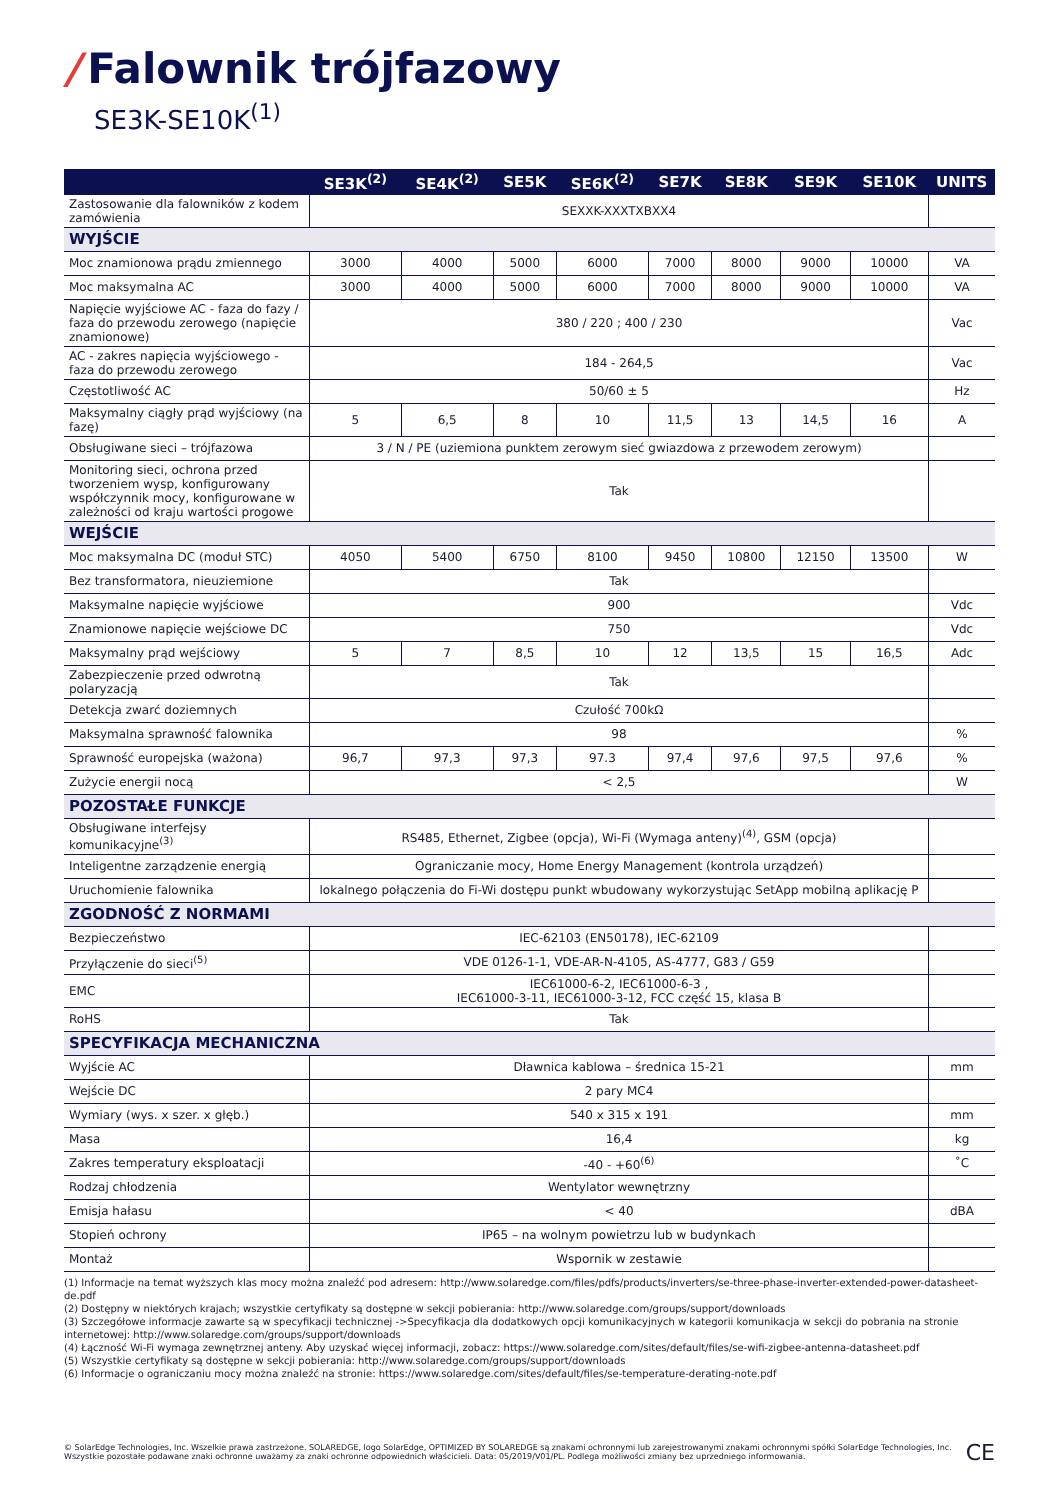/ Falownik trójfazowy
SE3K-SE10K<sup>(1)</sup>
| | SE3K<sup>(2)</sup> | SE4K<sup>(2)</sup> | SE5K | SE6K<sup>(2)</sup> | SE7K | SE8K | SE9K | SE10K | UNITS |
| --- | --- | --- | --- | --- | --- | --- | --- | --- | --- |
| Zastosowanie dla falowników z kodem zamówienia | SEXXK-XXXTXBXX4 | | | | | | | | |
| WYJŚCIE | | | | | | | | | |
| Moc znamionowa prądu zmiennego | 3000 | 4000 | 5000 | 6000 | 7000 | 8000 | 9000 | 10000 | VA |
| Moc maksymalna AC | 3000 | 4000 | 5000 | 6000 | 7000 | 8000 | 9000 | 10000 | VA |
| Napięcie wyjściowe AC - faza do fazy / faza do przewodu zerowego (napięcie znamionowe) | 380 / 220 ; 400 / 230 | | | | | | | | Vac |
| AC - zakres napięcia wyjściowego - faza do przewodu zerowego | 184 - 264,5 | | | | | | | | Vac |
| Częstotliwość AC | 50/60 ± 5 | | | | | | | | Hz |
| Maksymalny ciągły prąd wyjściowy (na fazę) | 5 | 6,5 | 8 | 10 | 11,5 | 13 | 14,5 | 16 | A |
| Obsługiwane sieci – trójfazowa | 3 / N / PE (uziemiona punktem zerowym sieć gwiazdowa z przewodem zerowym) | | | | | | | | |
| Monitoring sieci, ochrona przed tworzeniem wysp, konfigurowany współczynnik mocy, konfigurowane w zależności od kraju wartości progowe | Tak | | | | | | | | |
| WEJŚCIE | | | | | | | | | |
| Moc maksymalna DC (moduł STC) | 4050 | 5400 | 6750 | 8100 | 9450 | 10800 | 12150 | 13500 | W |
| Bez transformatora, nieuziemione | Tak | | | | | | | | |
| Maksymalne napięcie wyjściowe | 900 | | | | | | | | Vdc |
| Znamionowe napięcie wejściowe DC | 750 | | | | | | | | Vdc |
| Maksymalny prąd wejściowy | 5 | 7 | 8,5 | 10 | 12 | 13,5 | 15 | 16,5 | Adc |
| Zabezpieczenie przed odwrotną polaryzacją | Tak | | | | | | | | |
| Detekcja zwarć doziemnych | Czułość 700kΩ | | | | | | | | |
| Maksymalna sprawność falownika | 98 | | | | | | | | % |
| Sprawność europejska (ważona) | 96,7 | 97,3 | 97,3 | 97.3 | 97,4 | 97,6 | 97,5 | 97,6 | % |
| Zużycie energii nocą | < 2,5 | | | | | | | | W |
| POZOSTAŁE FUNKCJE | | | | | | | | | |
| Obsługiwane interfejsy komunikacyjne<sup>(3)</sup> | RS485, Ethernet, Zigbee (opcja), Wi-Fi (Wymaga anteny)<sup>(4)</sup>, GSM (opcja) | | | | | | | | |
| Inteligentne zarządzenie energią | Ograniczanie mocy, Home Energy Management (kontrola urządzeń) | | | | | | | | |
| Uruchomienie falownika | lokalnego połączenia do Fi-Wi dostępu punkt wbudowany wykorzystując SetApp mobilną aplikację P | | | | | | | | |
| ZGODNOŚĆ Z NORMAMI | | | | | | | | | |
| Bezpieczeństwo | IEC-62103 (EN50178), IEC-62109 | | | | | | | | |
| Przyłączenie do sieci<sup>(5)</sup> | VDE 0126-1-1, VDE-AR-N-4105, AS-4777, G83 / G59 | | | | | | | | |
| EMC | IEC61000-6-2, IEC61000-6-3 , IEC61000-3-11, IEC61000-3-12, FCC część 15, klasa B | | | | | | | | |
| RoHS | Tak | | | | | | | | |
| SPECYFIKACJA MECHANICZNA | | | | | | | | | |
| Wyjście AC | Dławnica kablowa – średnica 15-21 | | | | | | | | mm |
| Wejście DC | 2 pary MC4 | | | | | | | | |
| Wymiary (wys. x szer. x głęb.) | 540 x 315 x 191 | | | | | | | | mm |
| Masa | 16,4 | | | | | | | | kg |
| Zakres temperatury eksploatacji | -40 - +60<sup>(6)</sup> | | | | | | | | ˚C |
| Rodzaj chłodzenia | Wentylator wewnętrzny | | | | | | | | |
| Emisja hałasu | < 40 | | | | | | | | dBA |
| Stopień ochrony | IP65 – na wolnym powietrzu lub w budynkach | | | | | | | | |
| Montaż | Wspornik w zestawie | | | | | | | | |
(1) Informacje na temat wyższych klas mocy można znaleźć pod adresem: http://www.solaredge.com/files/pdfs/products/inverters/se-three-phase-inverter-extended-power-datasheet-de.pdf
(2) Dostępny w niektórych krajach; wszystkie certyfikaty są dostępne w sekcji pobierania: http://www.solaredge.com/groups/support/downloads
(3) Szczegółowe informacje zawarte są w specyfikacji technicznej ->Specyfikacja dla dodatkowych opcji komunikacyjnych w kategorii komunikacja w sekcji do pobrania na stronie internetowej: http://www.solaredge.com/groups/support/downloads
(4) Łączność Wi-Fi wymaga zewnętrznej anteny. Aby uzyskać więcej informacji, zobacz: https://www.solaredge.com/sites/default/files/se-wifi-zigbee-antenna-datasheet.pdf
(5) Wszystkie certyfikaty są dostępne w sekcji pobierania: http://www.solaredge.com/groups/support/downloads
(6) Informacje o ograniczaniu mocy można znaleźć na stronie: https://www.solaredge.com/sites/default/files/se-temperature-derating-note.pdf
© SolarEdge Technologies, Inc. Wszelkie prawa zastrzeżone. SOLAREDGE, logo SolarEdge, OPTIMIZED BY SOLAREDGE są znakami ochronnymi lub zarejestrowanymi znakami ochronnymi spółki SolarEdge Technologies, Inc.
Wszystkie pozostałe podawane znaki ochronne uważamy za znaki ochronne odpowiednich właścicieli. Data: 05/2019/V01/PL. Podlega możliwości zmiany bez uprzedniego informowania.
CE